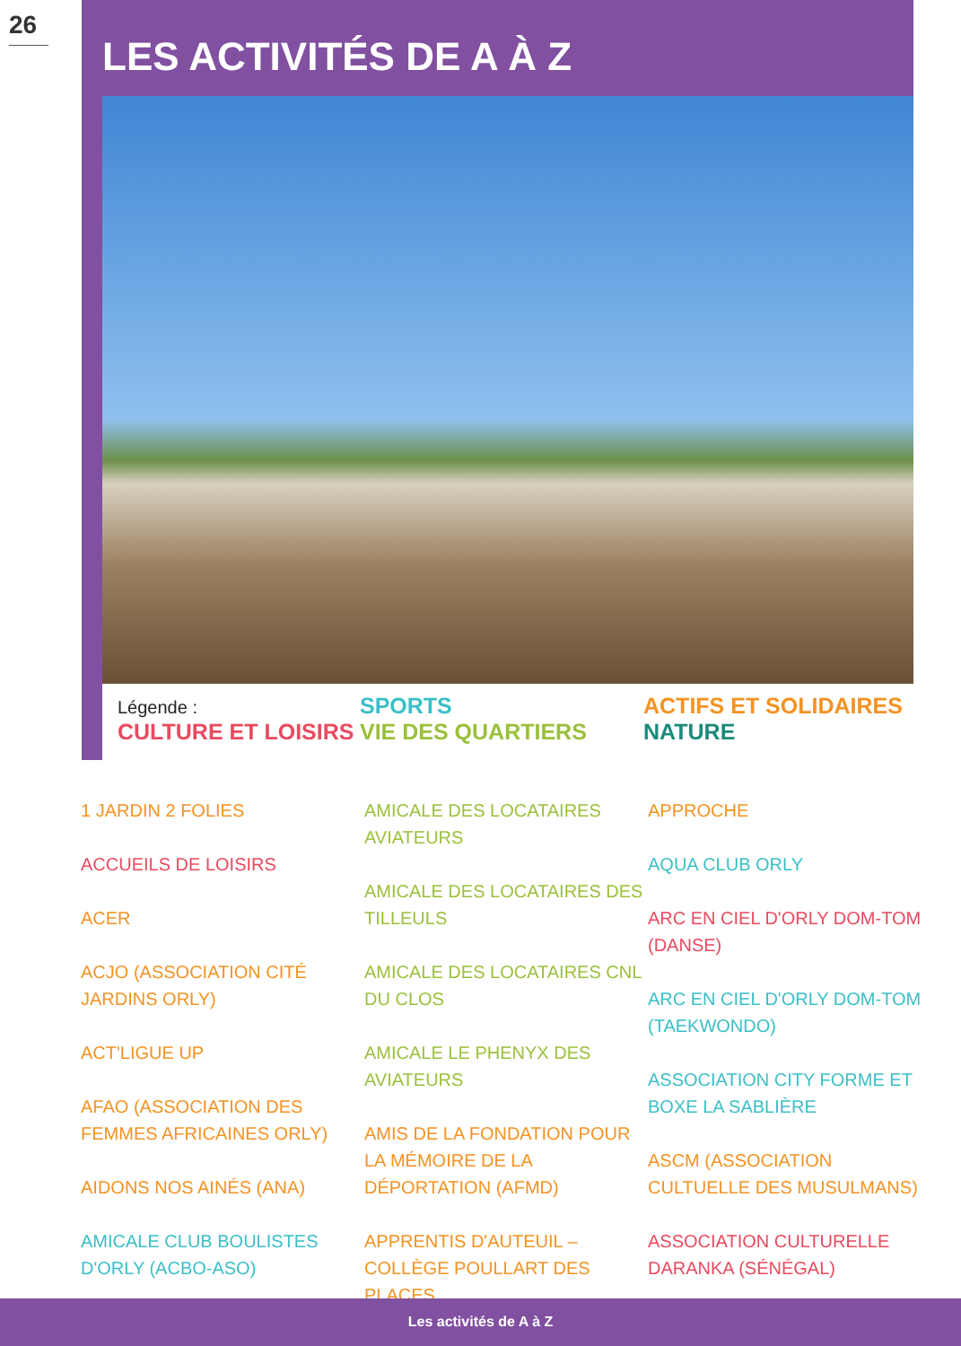26
LES ACTIVITÉS DE A À Z
Légende :
CULTURE ET LOISIRS
SPORTS
VIE DES QUARTIERS
ACTIFS ET SOLIDAIRES
NATURE
1 JARDIN 2 FOLIES
ACCUEILS DE LOISIRS
ACER
ACJO (ASSOCIATION CITÉ JARDINS ORLY)
ACT'LIGUE UP
AFAO (ASSOCIATION DES FEMMES AFRICAINES ORLY)
AIDONS NOS AINÉS (ANA)
AMICALE CLUB BOULISTES D'ORLY (ACBO-ASO)
AMICALE DES LOCATAIRES AVIATEURS
AMICALE DES LOCATAIRES DES TILLEULS
AMICALE DES LOCATAIRES CNL DU CLOS
AMICALE LE PHENYX DES AVIATEURS
AMIS DE LA FONDATION POUR LA MÉMOIRE DE LA DÉPORTATION (AFMD)
APPRENTIS D'AUTEUIL – COLLÈGE POULLART DES PLACES
APPROCHE
AQUA CLUB ORLY
ARC EN CIEL D'ORLY DOM-TOM (DANSE)
ARC EN CIEL D'ORLY DOM-TOM (TAEKWONDO)
ASSOCIATION CITY FORME ET BOXE LA SABLIÈRE
ASCM (ASSOCIATION CULTUELLE DES MUSULMANS)
ASSOCIATION CULTURELLE DARANKA (SÉNÉGAL)
Les activités de A à Z